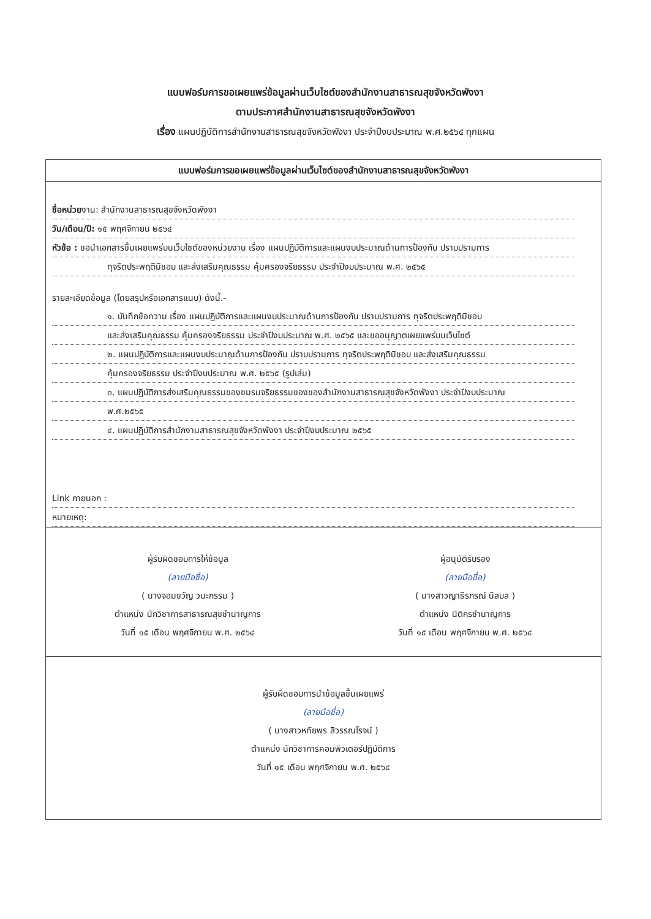แบบฟอร์มการขอเผยแพร่ข้อมูลผ่านเว็บไซต์ของสำนักงานสาธารณสุขจังหวัดพังงา
ตามประกาศสำนักงานสาธารณสุขจังหวัดพังงา
เรื่อง แผนปฏิบัติการสำนักงานสาธารณสุขจังหวัดพังงา ประจำปีงบประมาณ พ.ศ.๒๕๖๔ ทุกแผน
แบบฟอร์มการขอเผยแพร่ข้อมูลผ่านเว็บไซต์ของสำนักงานสาธารณสุขจังหวัดพังงา
ชื่อหน่วยงาน: สำนักงานสาธารณสุขจังหวัดพังงา
วัน/เดือน/ปี: ๑๕ พฤศจิกายน ๒๕๖๔
หัวข้อ : ขอนำเอกสารขึ้นเผยแพร่บนเว็บไซต์ของหน่วยงาน เรื่อง แผนปฏิบัติการและแผนงบประมาณด้านการป้องกัน ปราบปรามการ
ทุจริตประพฤติมิชอบ และส่งเสริมคุณธรรม คุ้มครองจริยธรรม ประจำปีงบประมาณ พ.ศ. ๒๕๖๕
รายละเอียดข้อมูล (โดยสรุปหรือเอกสารแนบ) ดังนี้.-
๑. บันทึกข้อความ เรื่อง แผนปฏิบัติการและแผนงบประมาณด้านการป้องกัน ปราบปรามการ ทุจริตประพฤติมิชอบ
และส่งเสริมคุณธรรม คุ้มครองจริยธรรม ประจำปีงบประมาณ พ.ศ. ๒๕๖๕ และขออนุญาตเผยแพร่บนเว็บไซต์
๒. แผนปฏิบัติการและแผนงบประมาณด้านการป้องกัน ปราบปรามการ ทุจริตประพฤติมิชอบ และส่งเสริมคุณธรรม
คุ้มครองจริยธรรม ประจำปีงบประมาณ พ.ศ. ๒๕๖๕ (รูปเล่ม)
๓. แผนปฏิบัติการส่งเสริมคุณธรรมของชมรมจริยธรรมของของสำนักงานสาธารณสุขจังหวัดพังงา ประจำปีงบประมาณ
พ.ศ.๒๕๖๕
๔. แผนปฏิบัติการสำนักงานสาธารณสุขจังหวัดพังงา ประจำปีงบประมาณ ๒๕๖๕
Link ภายนอก :
หมายเหตุ:
ผู้รับผิดชอบการให้ข้อมูล
(ลายมือชื่อ)
( นางจอมขวัญ วนะกรรม )
ตำแหน่ง นักวิชาการสาธารณสุขชำนาญการ
วันที่ ๑๕ เดือน พฤศจิกายน พ.ศ. ๒๕๖๔
ผู้อนุมัติรับรอง
(ลายมือชื่อ)
( นางสาวญาธิรภรณ์ นิลบล )
ตำแหน่ง นิติกรชำนาญการ
วันที่ ๑๕ เดือน พฤศจิกายน พ.ศ. ๒๕๖๔
ผู้รับผิดชอบการนำข้อมูลขึ้นเผยแพร่
(ลายมือชื่อ)
( นางสาวหทัยพร สิวรรณโรจน์ )
ตำแหน่ง นักวิชาการคอมพิวเตอร์ปฏิบัติการ
วันที่ ๑๕ เดือน พฤศจิกายน พ.ศ. ๒๕๖๔